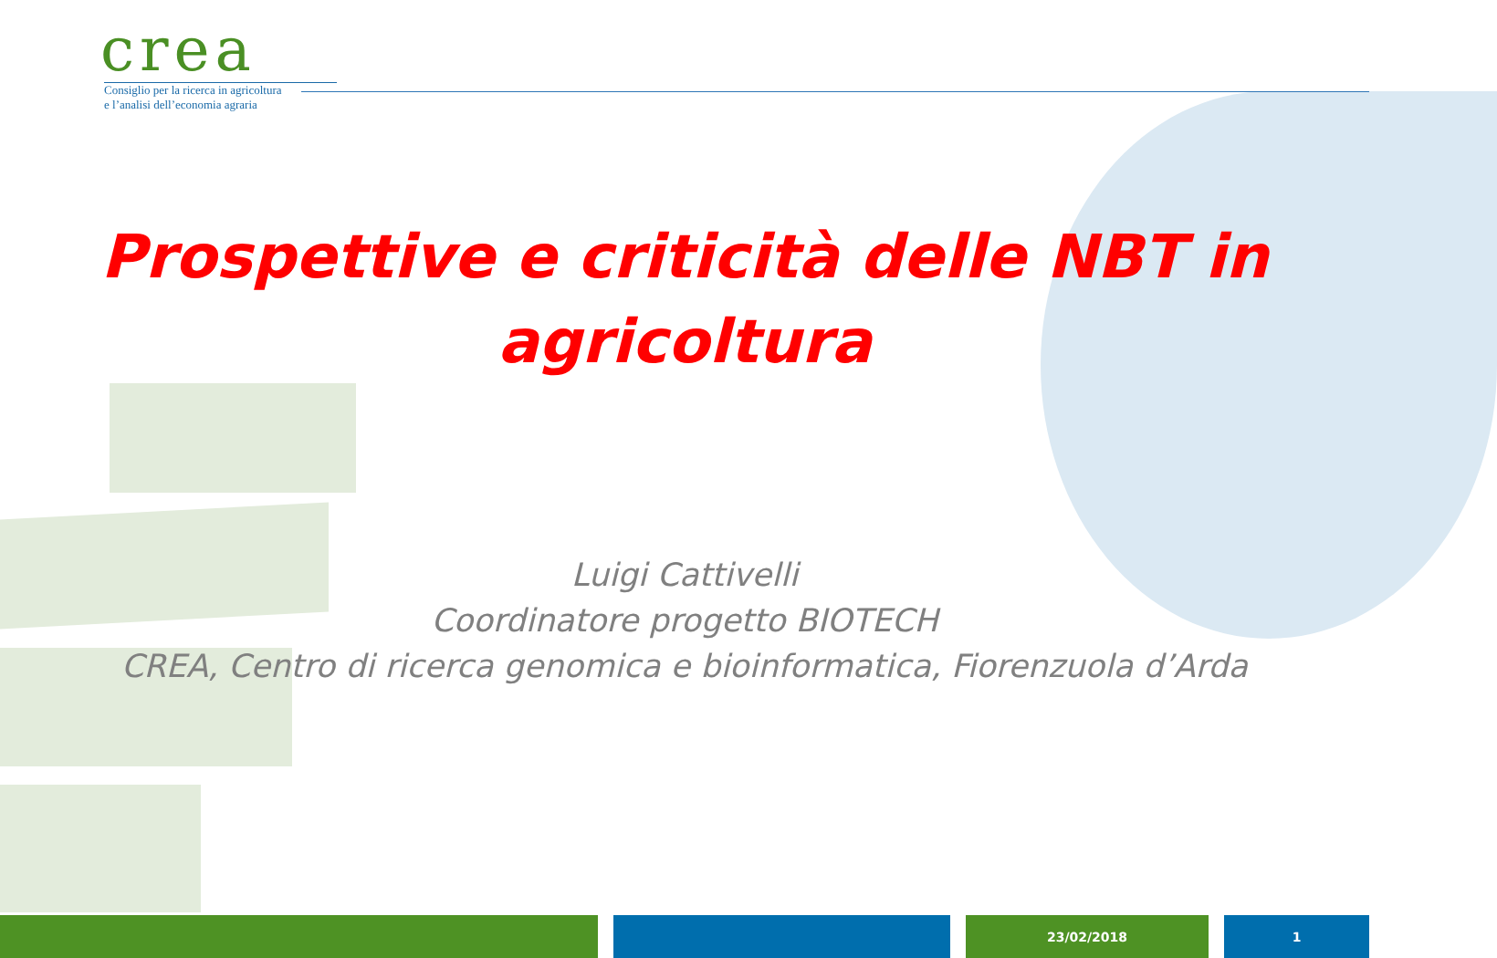crea
Consiglio per la ricerca in agricoltura
e l’analisi dell’economia agraria
Prospettive e criticità delle NBT in
agricoltura
Luigi Cattivelli
Coordinatore progetto BIOTECH
CREA, Centro di ricerca genomica e bioinformatica, Fiorenzuola d’Arda
23/02/2018 1